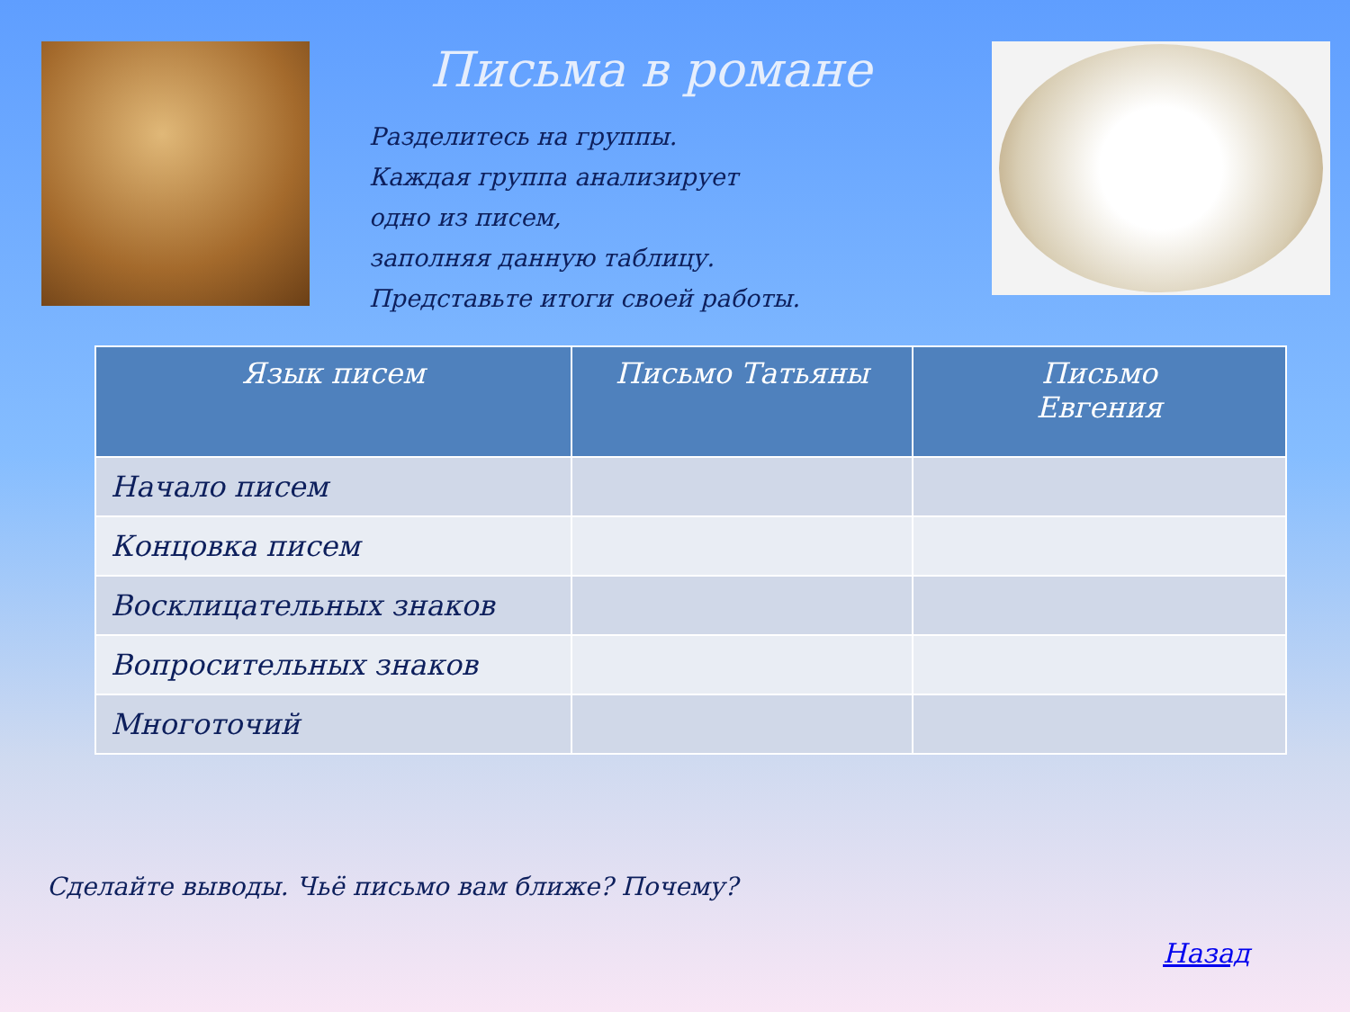Письма в романе
Разделитесь на группы.
Каждая группа анализирует
одно из писем,
заполняя данную таблицу.
Представьте итоги своей работы.
| Язык писем | Письмо Татьяны | Письмо Евгения |
| --- | --- | --- |
| Начало писем | | |
| Концовка писем | | |
| Восклицательных знаков | | |
| Вопросительных знаков | | |
| Многоточий | | |
Сделайте выводы. Чьё письмо вам ближе? Почему?
Назад